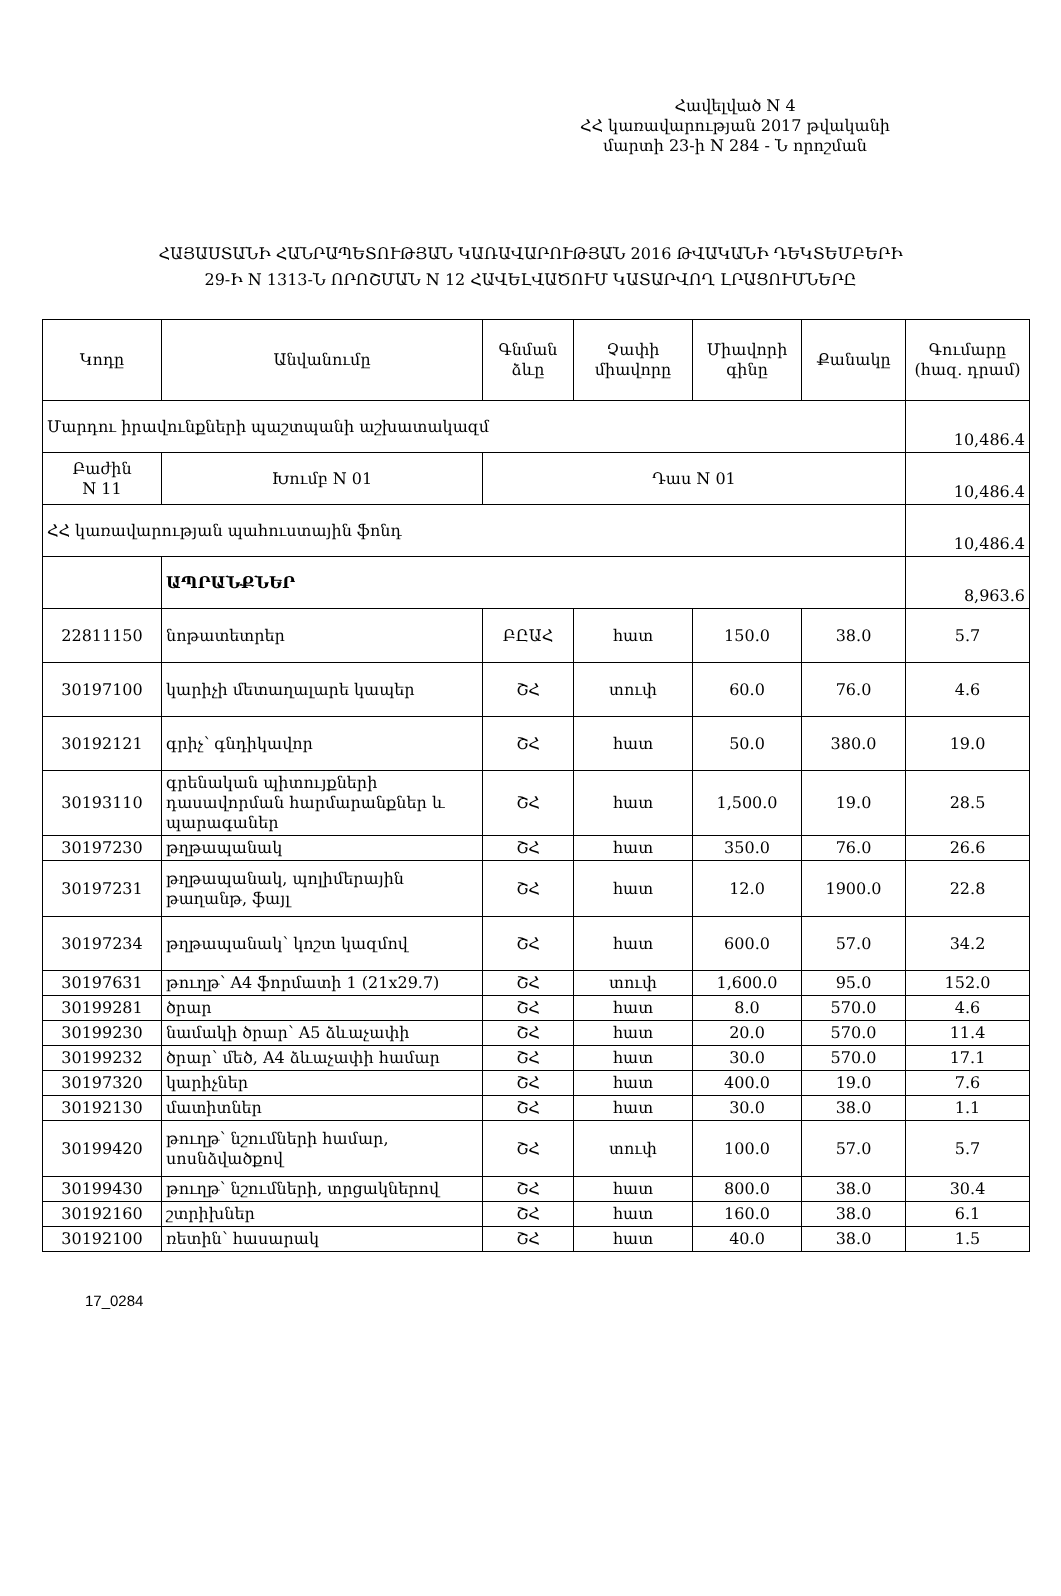Հավելված N 4
ՀՀ կառավարության 2017 թվականի
մարտի 23-ի N 284 - Ն որոշման
ՀԱՅԱՍՏԱՆԻ ՀԱՆՐԱՊԵՏՈՒԹՅԱՆ ԿԱՌԱՎԱՐՈՒԹՅԱՆ 2016 ԹՎԱԿԱՆԻ ԴԵԿՏԵՄԲԵՐԻ
29-Ի N 1313-Ն ՈՐՈՇՄԱՆ N 12 ՀԱՎԵԼՎԱԾՈՒՄ ԿԱՏԱՐՎՈՂ ԼՐԱՑՈՒՄՆԵՐԸ
| Կոդը | Անվանումը | Գնման ձևը | Չափի միավորը | Միավորի գինը | Քանակը | Գումարը (հազ. դրամ) |
| --- | --- | --- | --- | --- | --- | --- |
| Մարդու իրավունքների պաշտպանի աշխատակազմ | | | | | | 10,486.4 |
| Բաժին N 11 | Խումբ N 01 | Դաս N 01 | | | | 10,486.4 |
| ՀՀ կառավարության պահուստային ֆոնդ | | | | | | 10,486.4 |
| | ԱՊՐԱՆՔՆԵՐ | | | | | 8,963.6 |
| 22811150 | նոթատետրեր | ԲԸԱՀ | հատ | 150.0 | 38.0 | 5.7 |
| 30197100 | կարիչի մետաղալարե կապեր | ՇՀ | տուփ | 60.0 | 76.0 | 4.6 |
| 30192121 | գրիչ՝ գնդիկավոր | ՇՀ | հատ | 50.0 | 380.0 | 19.0 |
| 30193110 | գրենական պիտույքների դասավորման հարմարանքներ և պարագաներ | ՇՀ | հատ | 1,500.0 | 19.0 | 28.5 |
| 30197230 | թղթապանակ | ՇՀ | հատ | 350.0 | 76.0 | 26.6 |
| 30197231 | թղթապանակ, պոլիմերային թաղանթ, ֆայլ | ՇՀ | հատ | 12.0 | 1900.0 | 22.8 |
| 30197234 | թղթապանակ՝ կոշտ կազմով | ՇՀ | հատ | 600.0 | 57.0 | 34.2 |
| 30197631 | թուղթ՝ A4 ֆորմատի 1 (21x29.7) | ՇՀ | տուփ | 1,600.0 | 95.0 | 152.0 |
| 30199281 | ծրար | ՇՀ | հատ | 8.0 | 570.0 | 4.6 |
| 30199230 | նամակի ծրար՝ A5 ձևաչափի | ՇՀ | հատ | 20.0 | 570.0 | 11.4 |
| 30199232 | ծրար՝ մեծ, A4 ձևաչափի համար | ՇՀ | հատ | 30.0 | 570.0 | 17.1 |
| 30197320 | կարիչներ | ՇՀ | հատ | 400.0 | 19.0 | 7.6 |
| 30192130 | մատիտներ | ՇՀ | հատ | 30.0 | 38.0 | 1.1 |
| 30199420 | թուղթ՝ նշումների համար, սոսնձվածքով | ՇՀ | տուփ | 100.0 | 57.0 | 5.7 |
| 30199430 | թուղթ՝ նշումների, տրցակներով | ՇՀ | հատ | 800.0 | 38.0 | 30.4 |
| 30192160 | շտրիխներ | ՇՀ | հատ | 160.0 | 38.0 | 6.1 |
| 30192100 | ռետին՝ հասարակ | ՇՀ | հատ | 40.0 | 38.0 | 1.5 |
17_0284